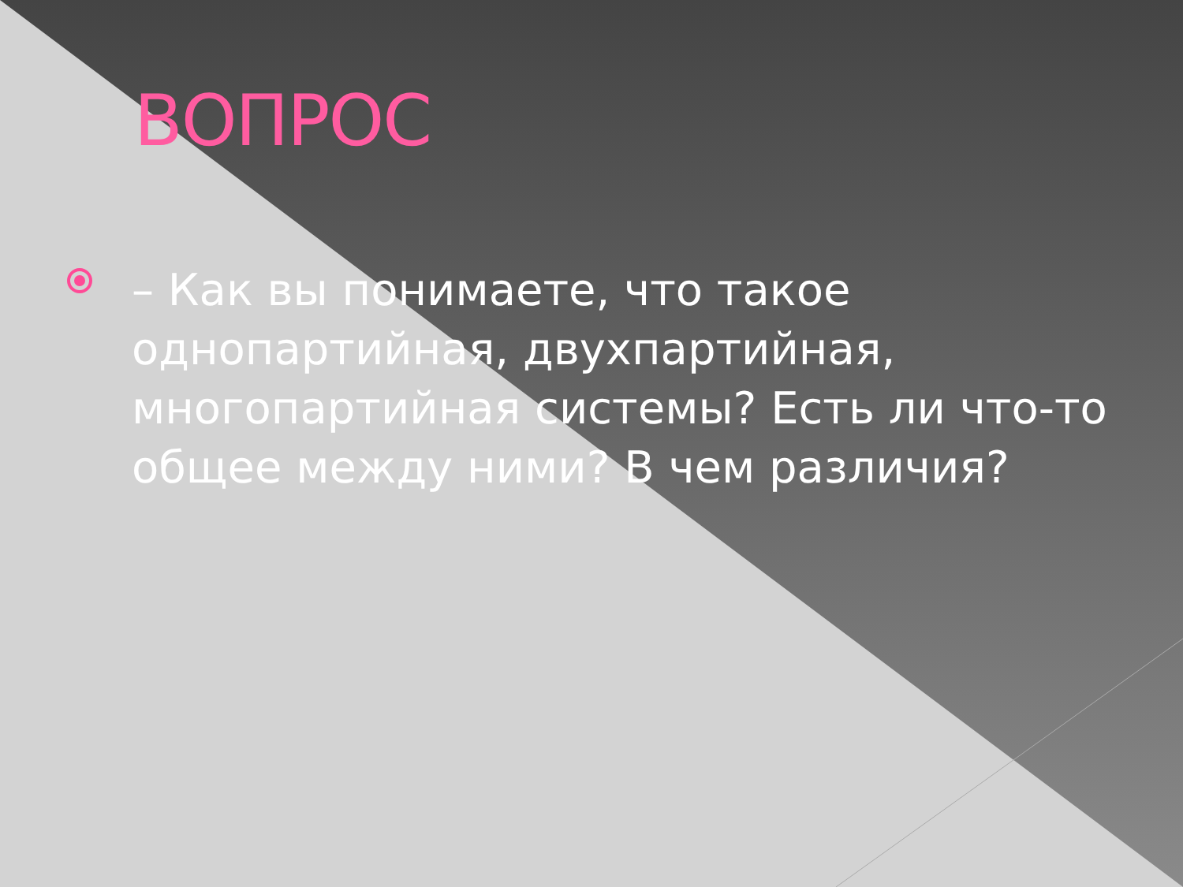ВОПРОС
– Как вы понимаете, что такое однопартийная, двухпартийная, многопартийная системы? Есть ли что-то общее между ними? В чем различия?